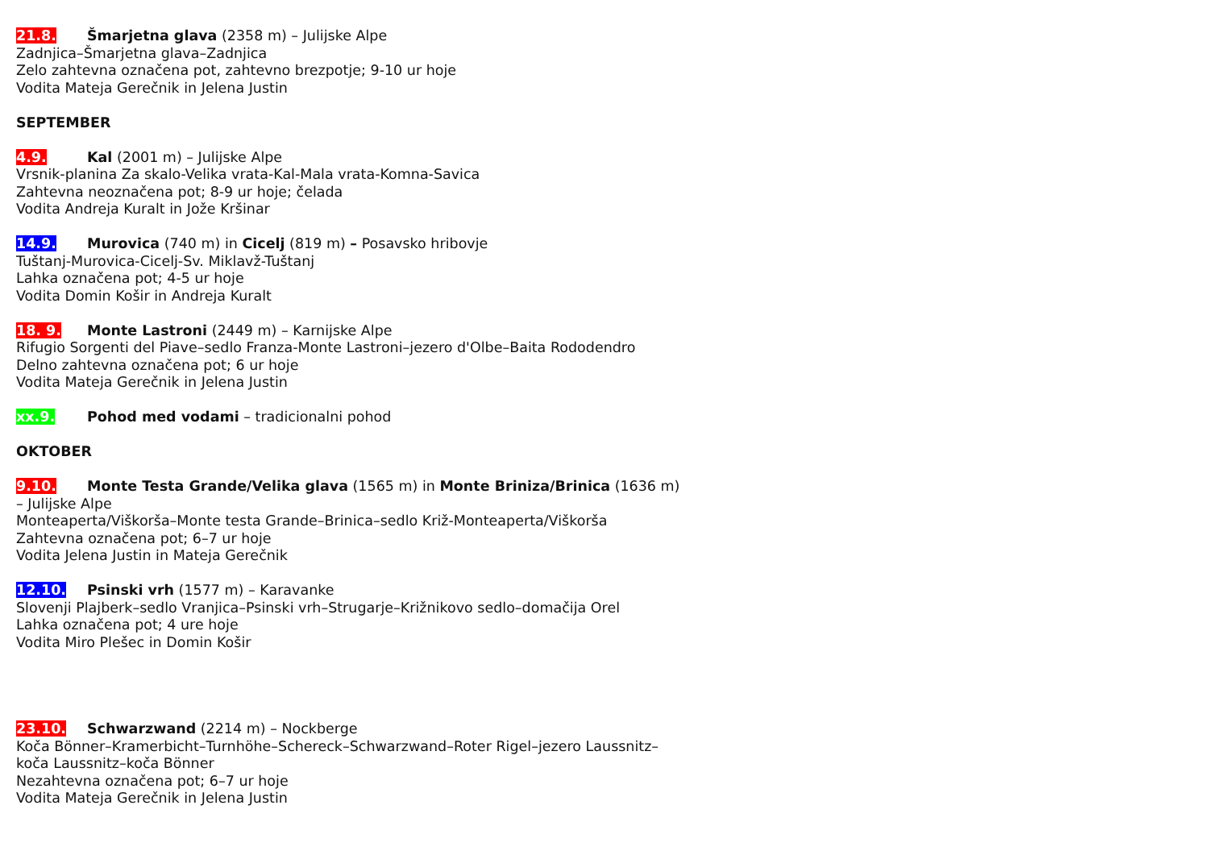21.8. Šmarjetna glava (2358 m) – Julijske Alpe
Zadnjica–Šmarjetna glava–Zadnjica
Zelo zahtevna označena pot, zahtevno brezpotje; 9-10 ur hoje
Vodita Mateja Gerečnik in Jelena Justin
SEPTEMBER
4.9. Kal (2001 m) – Julijske Alpe
Vrsnik-planina Za skalo-Velika vrata-Kal-Mala vrata-Komna-Savica
Zahtevna neoznačena pot; 8-9 ur hoje; čelada
Vodita Andreja Kuralt in Jože Kršinar
14.9. Murovica (740 m) in Cicelj (819 m) – Posavsko hribovje
Tuštanj-Murovica-Cicelj-Sv. Miklavž-Tuštanj
Lahka označena pot; 4-5 ur hoje
Vodita Domin Košir in Andreja Kuralt
18. 9. Monte Lastroni (2449 m) – Karnijske Alpe
Rifugio Sorgenti del Piave–sedlo Franza-Monte Lastroni–jezero d'Olbe–Baita Rododendro
Delno zahtevna označena pot; 6 ur hoje
Vodita Mateja Gerečnik in Jelena Justin
xx.9. Pohod med vodami – tradicionalni pohod
OKTOBER
9.10. Monte Testa Grande/Velika glava (1565 m) in Monte Briniza/Brinica (1636 m)
– Julijske Alpe
Monteaperta/Viškorša–Monte testa Grande–Brinica–sedlo Križ-Monteaperta/Viškorša
Zahtevna označena pot; 6–7 ur hoje
Vodita Jelena Justin in Mateja Gerečnik
12.10. Psinski vrh (1577 m) – Karavanke
Slovenji Plajberk–sedlo Vranjica–Psinski vrh–Strugarje–Križnikovo sedlo–domačija Orel
Lahka označena pot; 4 ure hoje
Vodita Miro Plešec in Domin Košir
23.10. Schwarzwand (2214 m) – Nockberge
Koča Bönner–Kramerbicht–Turnhöhe–Schereck–Schwarzwand–Roter Rigel–jezero Laussnitz–
koča Laussnitz–koča Bönner
Nezahtevna označena pot; 6–7 ur hoje
Vodita Mateja Gerečnik in Jelena Justin